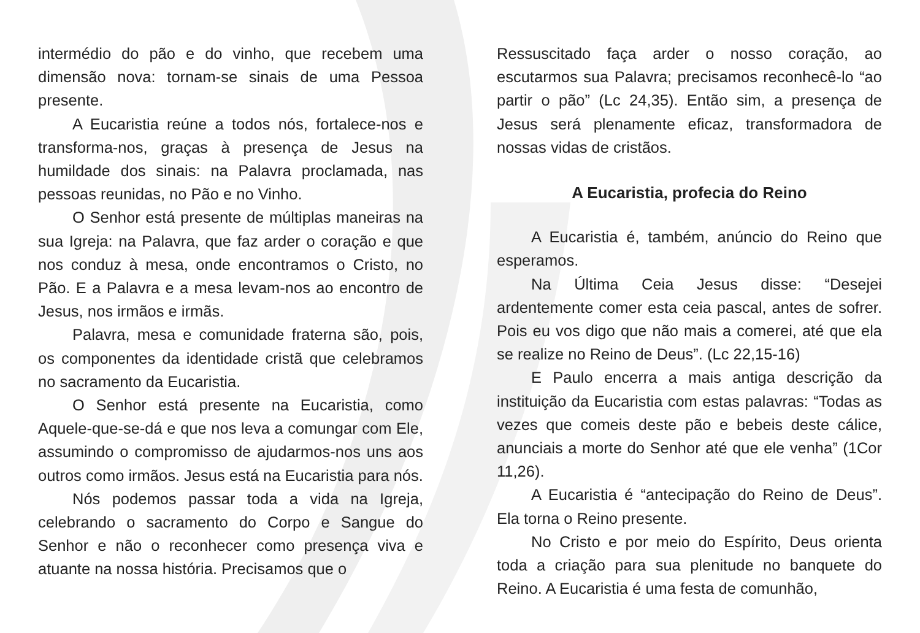intermédio do pão e do vinho, que recebem uma dimensão nova: tornam-se sinais de uma Pessoa presente.
A Eucaristia reúne a todos nós, fortalece-nos e transforma-nos, graças à presença de Jesus na humildade dos sinais: na Palavra proclamada, nas pessoas reunidas, no Pão e no Vinho.
O Senhor está presente de múltiplas maneiras na sua Igreja: na Palavra, que faz arder o coração e que nos conduz à mesa, onde encontramos o Cristo, no Pão. E a Palavra e a mesa levam-nos ao encontro de Jesus, nos irmãos e irmãs.
Palavra, mesa e comunidade fraterna são, pois, os componentes da identidade cristã que celebramos no sacramento da Eucaristia.
O Senhor está presente na Eucaristia, como Aquele-que-se-dá e que nos leva a comungar com Ele, assumindo o compromisso de ajudarmos-nos uns aos outros como irmãos. Jesus está na Eucaristia para nós.
Nós podemos passar toda a vida na Igreja, celebrando o sacramento do Corpo e Sangue do Senhor e não o reconhecer como presença viva e atuante na nossa história. Precisamos que o
Ressuscitado faça arder o nosso coração, ao escutarmos sua Palavra; precisamos reconhecê-lo “ao partir o pão” (Lc 24,35). Então sim, a presença de Jesus será plenamente eficaz, transformadora de nossas vidas de cristãos.
A Eucaristia, profecia do Reino
A Eucaristia é, também, anúncio do Reino que esperamos.
Na Última Ceia Jesus disse: “Desejei ardentemente comer esta ceia pascal, antes de sofrer. Pois eu vos digo que não mais a comerei, até que ela se realize no Reino de Deus”. (Lc 22,15-16)
E Paulo encerra a mais antiga descrição da instituição da Eucaristia com estas palavras: “Todas as vezes que comeis deste pão e bebeis deste cálice, anunciais a morte do Senhor até que ele venha” (1Cor 11,26).
A Eucaristia é “antecipação do Reino de Deus”. Ela torna o Reino presente.
No Cristo e por meio do Espírito, Deus orienta toda a criação para sua plenitude no banquete do Reino. A Eucaristia é uma festa de comunhão,